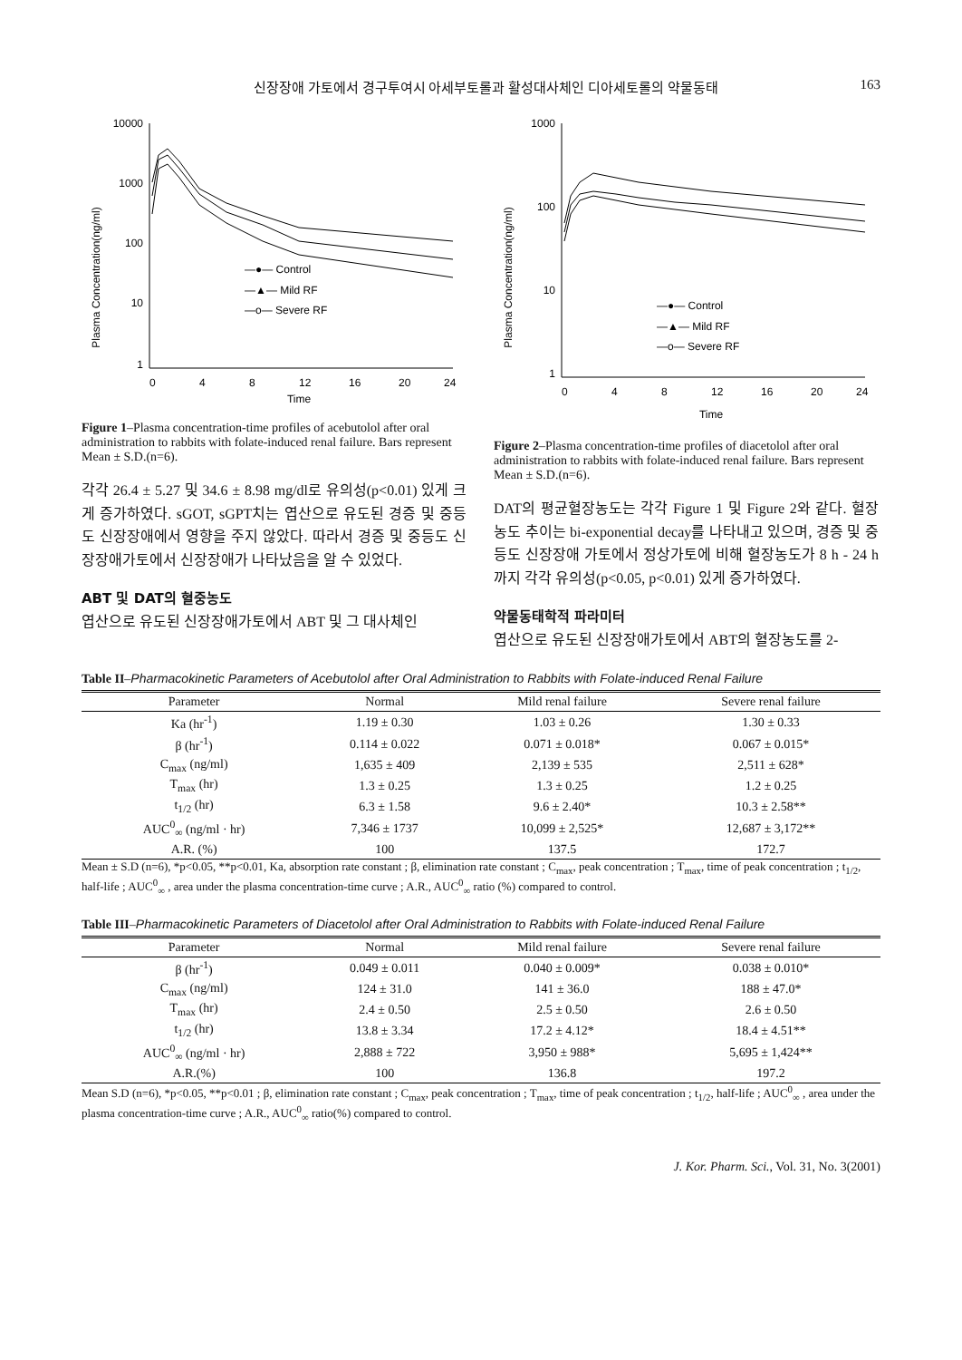신장장애 가토에서 경구투여시 아세부토롤과 활성대사체인 디아세토롤의 약물동태 163
Plasma Concentration(ng/ml)
10000
1000
100
10
1
0
4
8
12
16
20
24
Time
—●— Control
—▲— Mild RF
—o— Severe RF
Figure 1–Plasma concentration-time profiles of acebutolol after oral administration to rabbits with folate-induced renal failure. Bars represent Mean ± S.D.(n=6).
각각 26.4 ± 5.27 및 34.6 ± 8.98 mg/dl로 유의성(p<0.01) 있게 크게 증가하였다. sGOT, sGPT치는 엽산으로 유도된 경증 및 중등도 신장장애에서 영향을 주지 않았다. 따라서 경증 및 중등도 신장장애가토에서 신장장애가 나타났음을 알 수 있었다.
ABT 및 DAT의 혈중농도
엽산으로 유도된 신장장애가토에서 ABT 및 그 대사체인
Plasma Concentration(ng/ml)
1000
100
10
1
0
4
8
12
16
20
24
Time
—●— Control
—▲— Mild RF
—o— Severe RF
Figure 2–Plasma concentration-time profiles of diacetolol after oral administration to rabbits with folate-induced renal failure. Bars represent Mean ± S.D.(n=6).
DAT의 평균혈장농도는 각각 Figure 1 및 Figure 2와 같다. 혈장농도 추이는 bi-exponential decay를 나타내고 있으며, 경증 및 중등도 신장장애 가토에서 정상가토에 비해 혈장농도가 8 h - 24 h까지 각각 유의성(p<0.05, p<0.01) 있게 증가하였다.
약물동태학적 파라미터
엽산으로 유도된 신장장애가토에서 ABT의 혈장농도를 2-
Table II–Pharmacokinetic Parameters of Acebutolol after Oral Administration to Rabbits with Folate-induced Renal Failure
| Parameter | Normal | Mild renal failure | Severe renal failure |
| --- | --- | --- | --- |
| Ka (hr<sup>-1</sup>) | 1.19 ± 0.30 | 1.03 ± 0.26 | 1.30 ± 0.33 |
| β (hr<sup>-1</sup>) | 0.114 ± 0.022 | 0.071 ± 0.018* | 0.067 ± 0.015* |
| C<sub>max</sub> (ng/ml) | 1,635 ± 409 | 2,139 ± 535 | 2,511 ± 628* |
| T<sub>max</sub> (hr) | 1.3 ± 0.25 | 1.3 ± 0.25 | 1.2 ± 0.25 |
| t<sub>1/2</sub> (hr) | 6.3 ± 1.58 | 9.6 ± 2.40* | 10.3 ± 2.58** |
| AUC<sup>0</sup><sub>∞</sub> (ng/ml · hr) | 7,346 ± 1737 | 10,099 ± 2,525* | 12,687 ± 3,172** |
| A.R. (%) | 100 | 137.5 | 172.7 |
Mean ± S.D (n=6), *p<0.05, **p<0.01, Ka, absorption rate constant ; β, elimination rate constant ; C<sub>max</sub>, peak concentration ; T<sub>max</sub>, time of peak concentration ; t<sub>1/2</sub>, half-life ; AUC<sup>0</sup><sub>∞</sub> , area under the plasma concentration-time curve ; A.R., AUC<sup>0</sup><sub>∞</sub> ratio (%) compared to control.
Table III–Pharmacokinetic Parameters of Diacetolol after Oral Administration to Rabbits with Folate-induced Renal Failure
| Parameter | Normal | Mild renal failure | Severe renal failure |
| --- | --- | --- | --- |
| β (hr<sup>-1</sup>) | 0.049 ± 0.011 | 0.040 ± 0.009* | 0.038 ± 0.010* |
| C<sub>max</sub> (ng/ml) | 124 ± 31.0 | 141 ± 36.0 | 188 ± 47.0* |
| T<sub>max</sub> (hr) | 2.4 ± 0.50 | 2.5 ± 0.50 | 2.6 ± 0.50 |
| t<sub>1/2</sub> (hr) | 13.8 ± 3.34 | 17.2 ± 4.12* | 18.4 ± 4.51** |
| AUC<sup>0</sup><sub>∞</sub> (ng/ml · hr) | 2,888 ± 722 | 3,950 ± 988* | 5,695 ± 1,424** |
| A.R.(%) | 100 | 136.8 | 197.2 |
Mean S.D (n=6), *p<0.05, **p<0.01 ; β, elimination rate constant ; C<sub>max</sub>, peak concentration ; T<sub>max</sub>, time of peak concentration ; t<sub>1/2</sub>, half-life ; AUC<sup>0</sup><sub>∞</sub> , area under the plasma concentration-time curve ; A.R., AUC<sup>0</sup><sub>∞</sub> ratio(%) compared to control.
J. Kor. Pharm. Sci., Vol. 31, No. 3(2001)